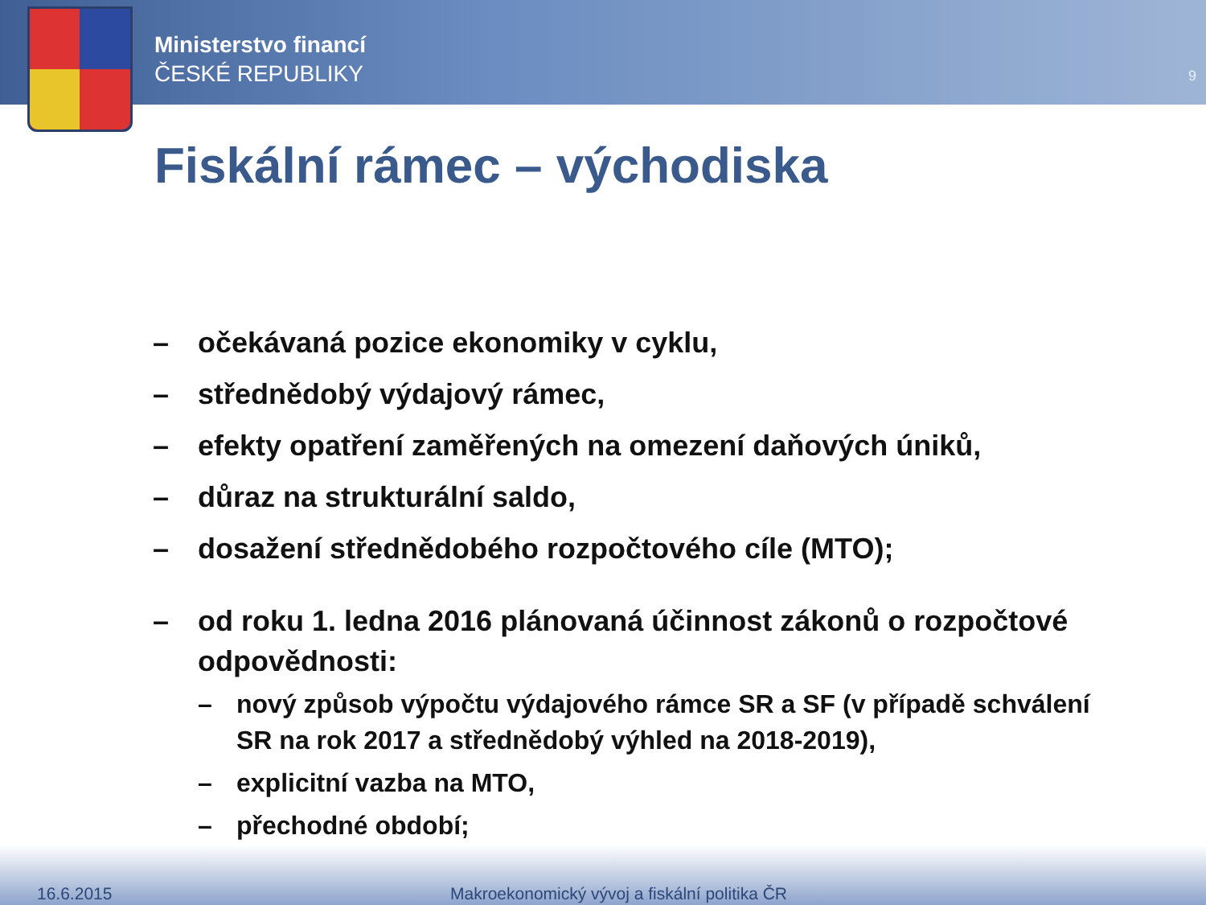Ministerstvo financí
ČESKÉ REPUBLIKY
9
Fiskální rámec – východiska
– očekávaná pozice ekonomiky v cyklu,
– střednědobý výdajový rámec,
– efekty opatření zaměřených na omezení daňových úniků,
– důraz na strukturální saldo,
– dosažení střednědobého rozpočtového cíle (MTO);
– od roku 1. ledna 2016 plánovaná účinnost zákonů o rozpočtové odpovědnosti:
– nový způsob výpočtu výdajového rámce SR a SF (v případě schválení SR na rok 2017 a střednědobý výhled na 2018-2019),
– explicitní vazba na MTO,
– přechodné období;
16.6.2015 Makroekonomický vývoj a fiskální politika ČR